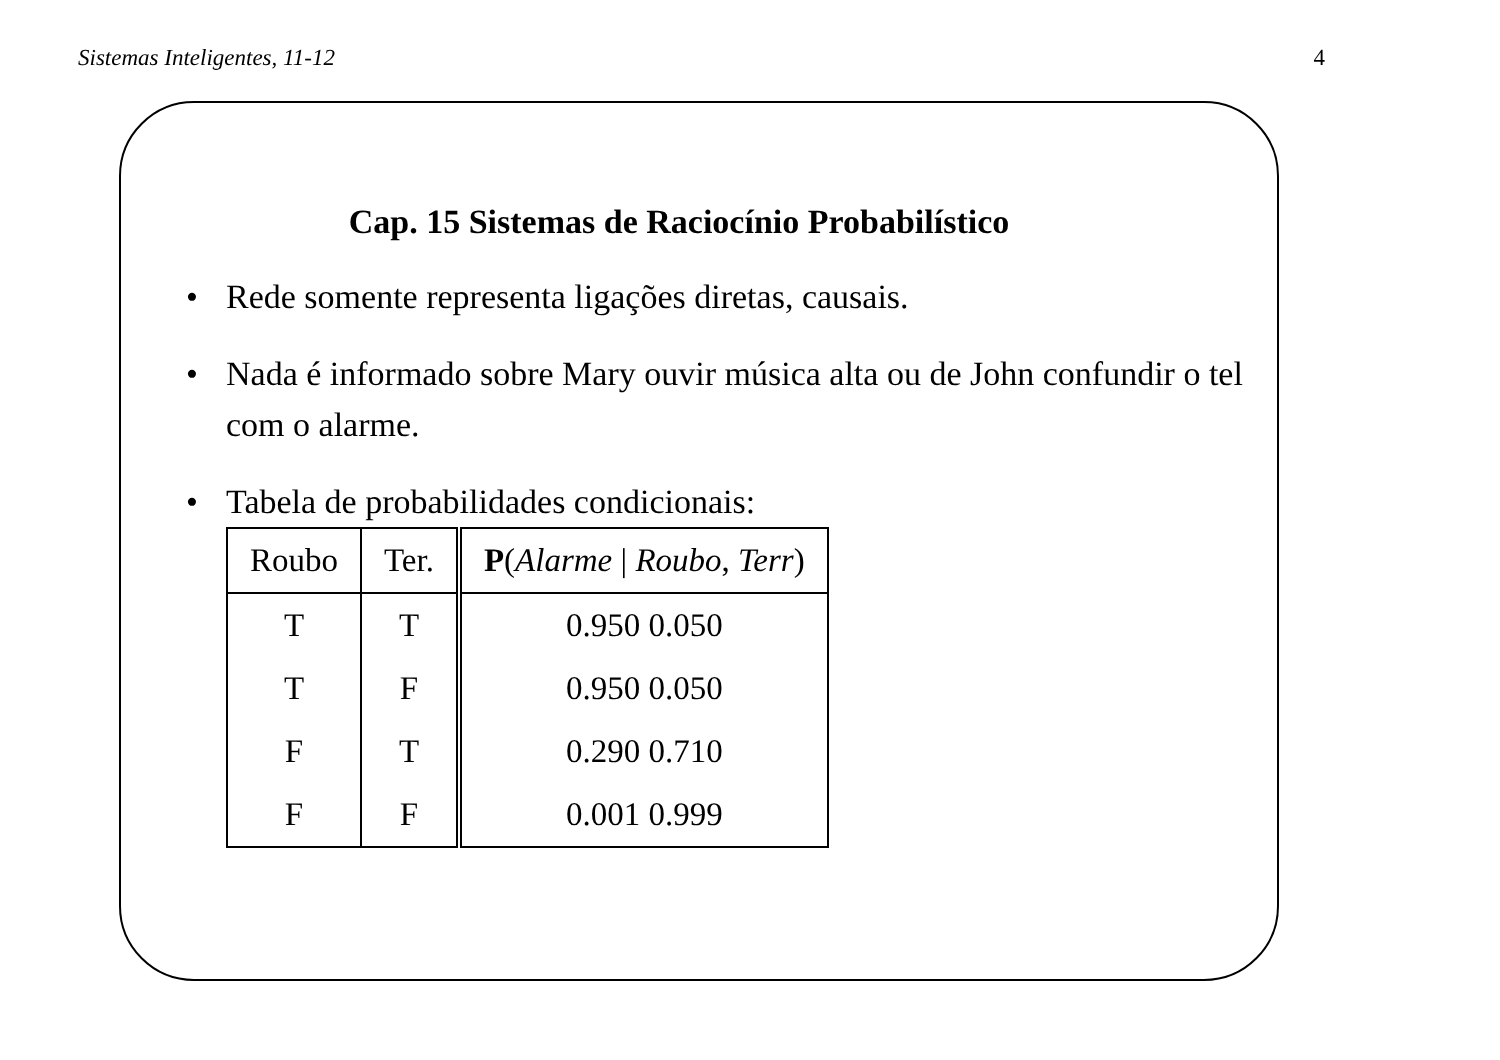Sistemas Inteligentes, 11-12 4
Cap. 15 Sistemas de Raciocínio Probabilístico
• Rede somente representa ligações diretas, causais.
• Nada é informado sobre Mary ouvir música alta ou de John confundir o tel com o alarme.
• Tabela de probabilidades condicionais:
| Roubo | Ter. | P ( Alarme / Roubo , Terr ) |
| --- | --- | --- |
| T | T | 0.950 0.050 |
| T | F | 0.950 0.050 |
| F | T | 0.290 0.710 |
| F | F | 0.001 0.999 |